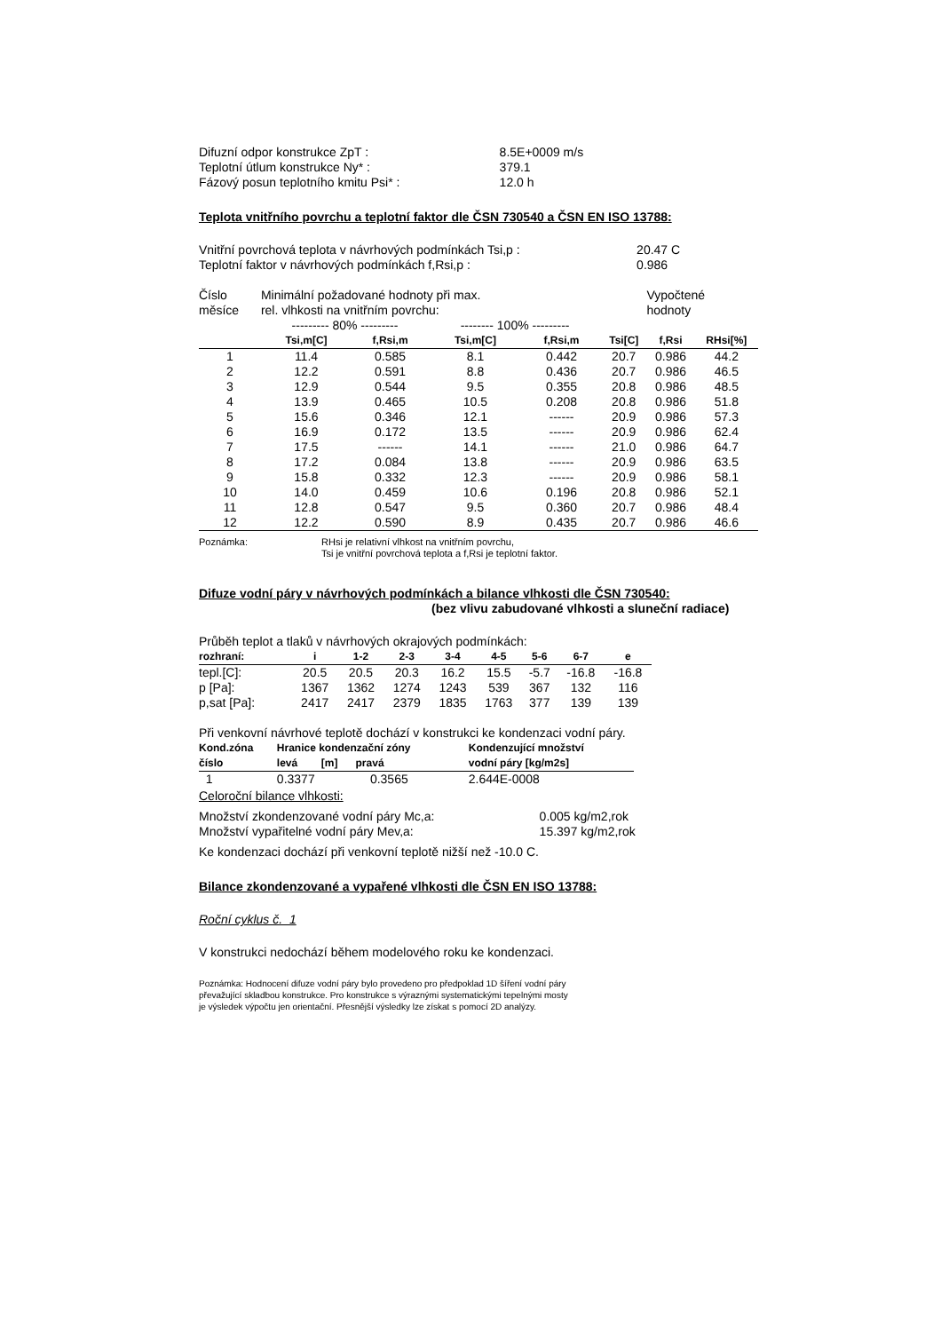| Difuzní odpor konstrukce ZpT : | 8.5E+0009 m/s |
| Teplotní útlum konstrukce Ny* : | 379.1 |
| Fázový posun teplotního kmitu Psi* : | 12.0 h |
Teplota vnitřního povrchu a teplotní faktor dle ČSN 730540 a ČSN EN ISO 13788:
| Vnitřní povrchová teplota v návrhových podmínkách Tsi,p : | 20.47 C |
| Teplotní faktor v návrhových podmínkách f,Rsi,p : | 0.986 |
| Číslo měsíce | Minimální požadované hodnoty při max. rel. vlhkosti na vnitřním povrchu: | | | | | Vypočtené hodnoty | |
| | --------- 80% --------- | | -------- 100% --------- | | | | |
| | Tsi,m[C] | f,Rsi,m | Tsi,m[C] | f,Rsi,m | Tsi[C] | f,Rsi | RHsi[%] |
| 1 | 11.4 | 0.585 | 8.1 | 0.442 | 20.7 | 0.986 | 44.2 |
| 2 | 12.2 | 0.591 | 8.8 | 0.436 | 20.7 | 0.986 | 46.5 |
| 3 | 12.9 | 0.544 | 9.5 | 0.355 | 20.8 | 0.986 | 48.5 |
| 4 | 13.9 | 0.465 | 10.5 | 0.208 | 20.8 | 0.986 | 51.8 |
| 5 | 15.6 | 0.346 | 12.1 | ------ | 20.9 | 0.986 | 57.3 |
| 6 | 16.9 | 0.172 | 13.5 | ------ | 20.9 | 0.986 | 62.4 |
| 7 | 17.5 | ------ | 14.1 | ------ | 21.0 | 0.986 | 64.7 |
| 8 | 17.2 | 0.084 | 13.8 | ------ | 20.9 | 0.986 | 63.5 |
| 9 | 15.8 | 0.332 | 12.3 | ------ | 20.9 | 0.986 | 58.1 |
| 10 | 14.0 | 0.459 | 10.6 | 0.196 | 20.8 | 0.986 | 52.1 |
| 11 | 12.8 | 0.547 | 9.5 | 0.360 | 20.7 | 0.986 | 48.4 |
| 12 | 12.2 | 0.590 | 8.9 | 0.435 | 20.7 | 0.986 | 46.6 |
Poznámka: RHsi je relativní vlhkost na vnitřním povrchu,
Tsi je vnitřní povrchová teplota a f,Rsi je teplotní faktor.
Difuze vodní páry v návrhových podmínkách a bilance vlhkosti dle ČSN 730540:
(bez vlivu zabudované vlhkosti a sluneční radiace)
Průběh teplot a tlaků v návrhových okrajových podmínkách:
| rozhraní: | i | 1-2 | 2-3 | 3-4 | 4-5 | 5-6 | 6-7 | e |
| tepl.[C]: | 20.5 | 20.5 | 20.3 | 16.2 | 15.5 | -5.7 | -16.8 | -16.8 |
| p [Pa]: | 1367 | 1362 | 1274 | 1243 | 539 | 367 | 132 | 116 |
| p,sat [Pa]: | 2417 | 2417 | 2379 | 1835 | 1763 | 377 | 139 | 139 |
Při venkovní návrhové teplotě dochází v konstrukci ke kondenzaci vodní páry.
| Kond.zóna číslo | Hranice kondenzační zóny levá [m] pravá | Kondenzující množství vodní páry [kg/m2s] |
| 1 | 0.3377 0.3565 | 2.644E-0008 |
Celoroční bilance vlhkosti:
| Množství zkondenzované vodní páry Mc,a: | 0.005 kg/m2,rok |
| Množství vypařitelné vodní páry Mev,a: | 15.397 kg/m2,rok |
Ke kondenzaci dochází při venkovní teplotě nižší než -10.0 C.
Bilance zkondenzované a vypařené vlhkosti dle ČSN EN ISO 13788:
Roční cyklus č. 1
V konstrukci nedochází během modelového roku ke kondenzaci.
Poznámka: Hodnocení difuze vodní páry bylo provedeno pro předpoklad 1D šíření vodní páry
převažující skladbou konstrukce. Pro konstrukce s výraznými systematickými tepelnými mosty
je výsledek výpočtu jen orientační. Přesnější výsledky lze získat s pomocí 2D analýzy.